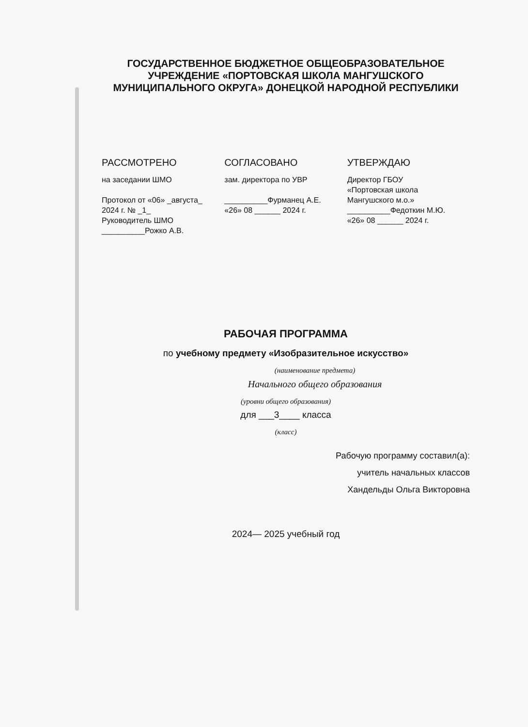ГОСУДАРСТВЕННОЕ БЮДЖЕТНОЕ ОБЩЕОБРАЗОВАТЕЛЬНОЕ УЧРЕЖДЕНИЕ «ПОРТОВСКАЯ ШКОЛА МАНГУШСКОГО МУНИЦИПАЛЬНОГО ОКРУГА» ДОНЕЦКОЙ НАРОДНОЙ РЕСПУБЛИКИ
РАССМОТРЕНО
на заседании ШМО
Протокол от «06» _августа_
2024 г. № _1_
Руководитель ШМО
__________Рожко А.В.
СОГЛАСОВАНО
зам. директора по УВР
__________Фурманец А.Е.
«26» 08 ______ 2024 г.
УТВЕРЖДАЮ
Директор ГБОУ
«Портовская школа
Мангушского м.о.»
__________Федоткин М.Ю.
«26» 08 ______ 2024 г.
РАБОЧАЯ ПРОГРАММА
по учебному предмету «Изобразительное искусство»
(наименование предмета)
Начального общего образования
(уровни общего образования)
для ___3____ класса
(класс)
Рабочую программу составил(а):
учитель начальных классов
Хандельды Ольга Викторовна
2024— 2025 учебный год